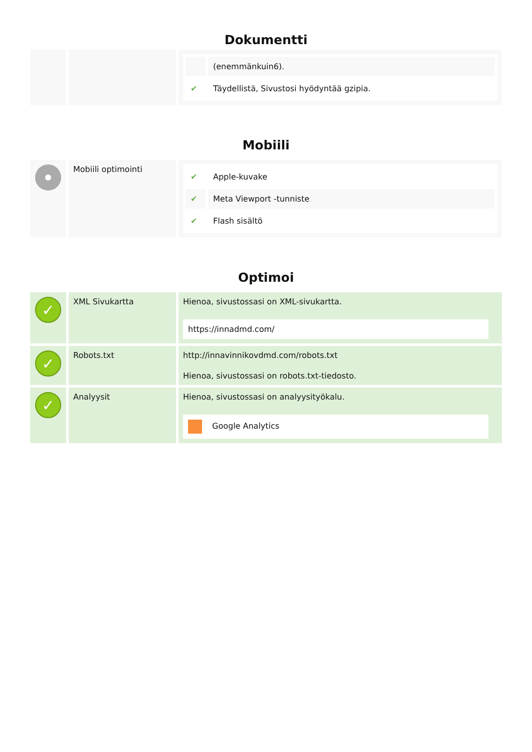Dokumentti
| | | / / (enemmänkuin6). / / ✔ / Täydellistä, Sivustosi hyödyntää gzipia. / |
Mobiili
| | Mobiili optimointi | / ✔ / Apple-kuvake / / ✔ / Meta Viewport -tunniste / / ✔ / Flash sisältö / |
Optimoi
| ✓ | XML Sivukartta | Hienoa, sivustossasi on XML-sivukartta. https://innadmd.com/ |
| ✓ | Robots.txt | http://innavinnikovdmd.com/robots.txt Hienoa, sivustossasi on robots.txt-tiedosto. |
| ✓ | Analyysit | Hienoa, sivustossasi on analyysityökalu. Google Analytics |